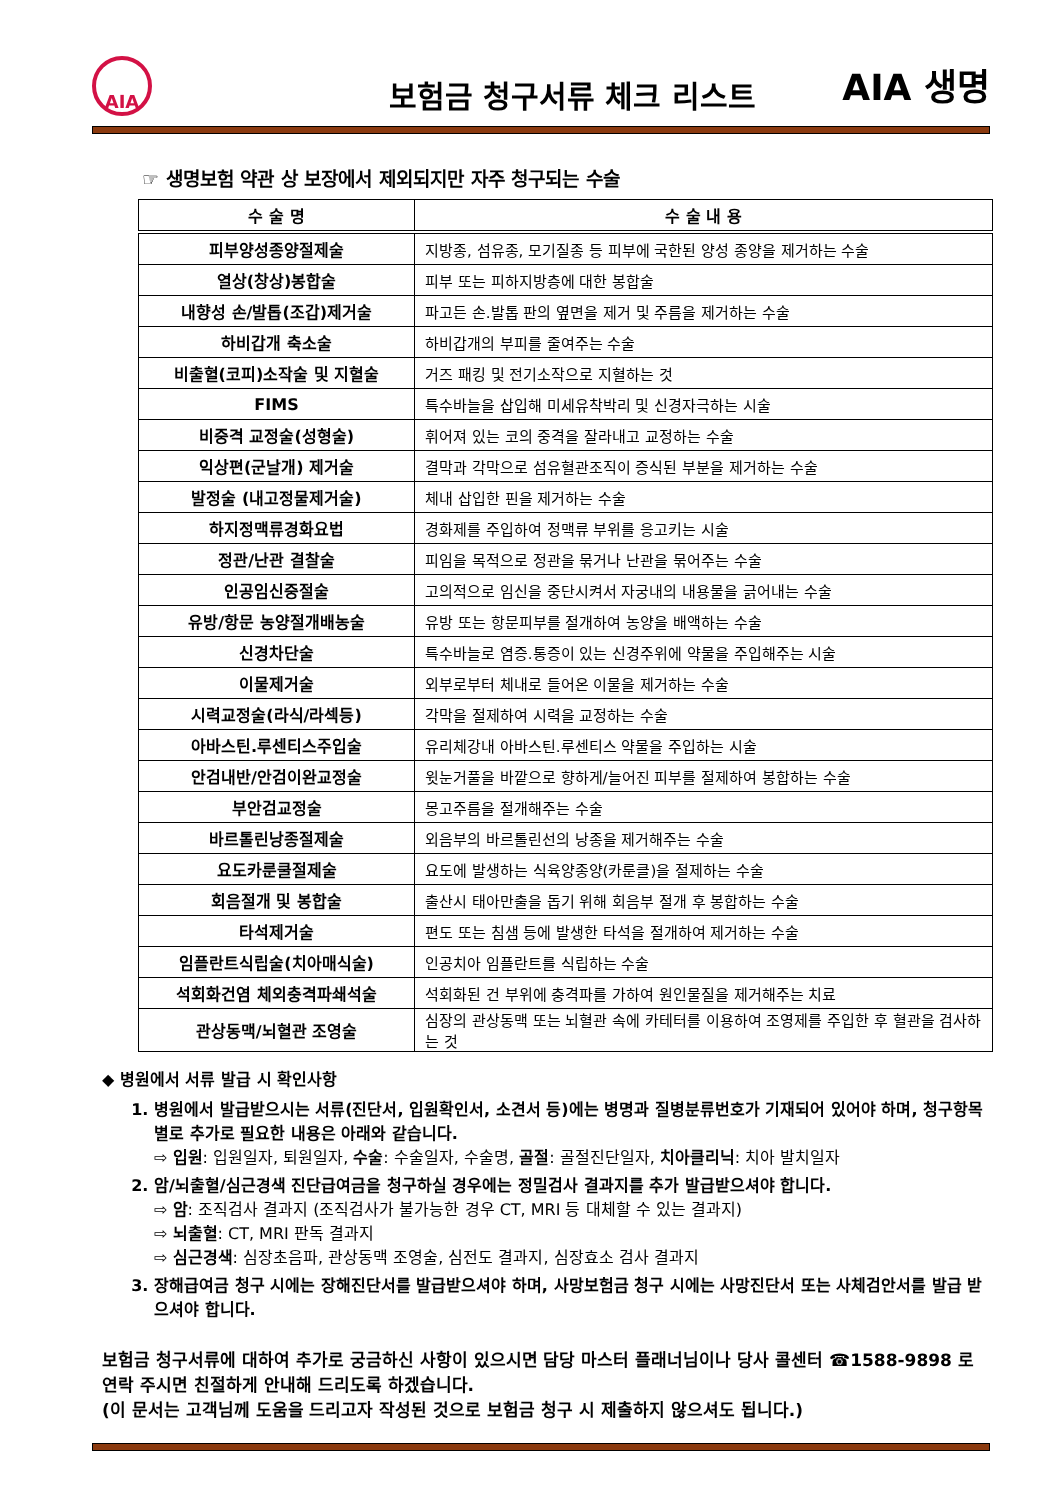AIA
보험금 청구서류 체크 리스트
AIA 생명
☞ 생명보험 약관 상 보장에서 제외되지만 자주 청구되는 수술
| 수 술 명 | 수 술 내 용 |
| --- | --- |
| 피부양성종양절제술 | 지방종, 섬유종, 모기질종 등 피부에 국한된 양성 종양을 제거하는 수술 |
| 열상(창상)봉합술 | 피부 또는 피하지방층에 대한 봉합술 |
| 내향성 손/발톱(조갑)제거술 | 파고든 손.발톱 판의 옆면을 제거 및 주름을 제거하는 수술 |
| 하비갑개 축소술 | 하비갑개의 부피를 줄여주는 수술 |
| 비출혈(코피)소작술 및 지혈술 | 거즈 패킹 및 전기소작으로 지혈하는 것 |
| FIMS | 특수바늘을 삽입해 미세유착박리 및 신경자극하는 시술 |
| 비중격 교정술(성형술) | 휘어져 있는 코의 중격을 잘라내고 교정하는 수술 |
| 익상편(군날개) 제거술 | 결막과 각막으로 섬유혈관조직이 증식된 부분을 제거하는 수술 |
| 발정술 (내고정물제거술) | 체내 삽입한 핀을 제거하는 수술 |
| 하지정맥류경화요법 | 경화제를 주입하여 정맥류 부위를 응고키는 시술 |
| 정관/난관 결찰술 | 피임을 목적으로 정관을 묶거나 난관을 묶어주는 수술 |
| 인공임신중절술 | 고의적으로 임신을 중단시켜서 자궁내의 내용물을 긁어내는 수술 |
| 유방/항문 농양절개배농술 | 유방 또는 항문피부를 절개하여 농양을 배액하는 수술 |
| 신경차단술 | 특수바늘로 염증.통증이 있는 신경주위에 약물을 주입해주는 시술 |
| 이물제거술 | 외부로부터 체내로 들어온 이물을 제거하는 수술 |
| 시력교정술(라식/라섹등) | 각막을 절제하여 시력을 교정하는 수술 |
| 아바스틴.루센티스주입술 | 유리체강내 아바스틴.루센티스 약물을 주입하는 시술 |
| 안검내반/안검이완교정술 | 윗눈거풀을 바깥으로 향하게/늘어진 피부를 절제하여 봉합하는 수술 |
| 부안검교정술 | 몽고주름을 절개해주는 수술 |
| 바르톨린낭종절제술 | 외음부의 바르톨린선의 낭종을 제거해주는 수술 |
| 요도카룬쿨절제술 | 요도에 발생하는 식육양종양(카룬클)을 절제하는 수술 |
| 회음절개 및 봉합술 | 출산시 태아만출을 돕기 위해 회음부 절개 후 봉합하는 수술 |
| 타석제거술 | 편도 또는 침샘 등에 발생한 타석을 절개하여 제거하는 수술 |
| 임플란트식립술(치아매식술) | 인공치아 임플란트를 식립하는 수술 |
| 석회화건염 체외충격파쇄석술 | 석회화된 건 부위에 충격파를 가하여 원인물질을 제거해주는 치료 |
| 관상동맥/뇌혈관 조영술 | 심장의 관상동맥 또는 뇌혈관 속에 카테터를 이용하여 조영제를 주입한 후 혈관을 검사하는 것 |
◆ 병원에서 서류 발급 시 확인사항
1. 병원에서 발급받으시는 서류(진단서, 입원확인서, 소견서 등)에는 병명과 질병분류번호가 기재되어 있어야 하며, 청구항목별로 추가로 필요한 내용은 아래와 같습니다.
⇨ 입원: 입원일자, 퇴원일자, 수술: 수술일자, 수술명, 골절: 골절진단일자, 치아클리닉: 치아 발치일자
2. 암/뇌출혈/심근경색 진단급여금을 청구하실 경우에는 정밀검사 결과지를 추가 발급받으셔야 합니다.
⇨ 암: 조직검사 결과지 (조직검사가 불가능한 경우 CT, MRI 등 대체할 수 있는 결과지)
⇨ 뇌출혈: CT, MRI 판독 결과지
⇨ 심근경색: 심장초음파, 관상동맥 조영술, 심전도 결과지, 심장효소 검사 결과지
3. 장해급여금 청구 시에는 장해진단서를 발급받으셔야 하며, 사망보험금 청구 시에는 사망진단서 또는 사체검안서를 발급 받으셔야 합니다.
보험금 청구서류에 대하여 추가로 궁금하신 사항이 있으시면 담당 마스터 플래너님이나 당사 콜센터 ☎1588-9898 로 연락 주시면 친절하게 안내해 드리도록 하겠습니다.
(이 문서는 고객님께 도움을 드리고자 작성된 것으로 보험금 청구 시 제출하지 않으셔도 됩니다.)